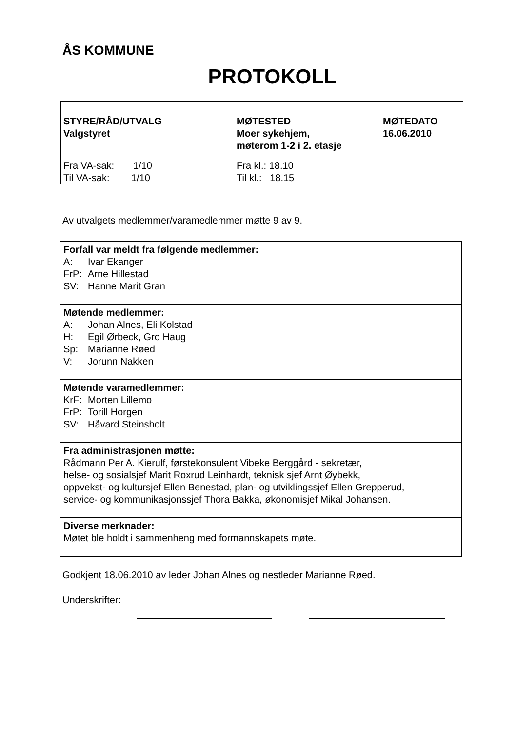ÅS KOMMUNE
PROTOKOLL
| STYRE/RÅD/UTVALG Valgstyret | MØTESTED Moer sykehjem, møterom 1-2 i 2. etasje | MØTEDATO 16.06.2010 |
| Fra VA-sak: 1/10 Til VA-sak: 1/10 | Fra kl.: 18.10 Til kl.: 18.15 | |
Av utvalgets medlemmer/varamedlemmer møtte 9 av 9.
| Forfall var meldt fra følgende medlemmer: A: Ivar Ekanger FrP: Arne Hillestad SV: Hanne Marit Gran |
| Møtende medlemmer: A: Johan Alnes, Eli Kolstad H: Egil Ørbeck, Gro Haug Sp: Marianne Røed V: Jorunn Nakken |
| Møtende varamedlemmer: KrF: Morten Lillemo FrP: Torill Horgen SV: Håvard Steinsholt |
| Fra administrasjonen møtte: Rådmann Per A. Kierulf, førstekonsulent Vibeke Berggård - sekretær, helse- og sosialsjef Marit Roxrud Leinhardt, teknisk sjef Arnt Øybekk, oppvekst- og kultursjef Ellen Benestad, plan- og utviklingssjef Ellen Grepperud, service- og kommunikasjonssjef Thora Bakka, økonomisjef Mikal Johansen. |
| Diverse merknader: Møtet ble holdt i sammenheng med formannskapets møte. |
Godkjent 18.06.2010 av leder Johan Alnes og nestleder Marianne Røed.
Underskrifter: